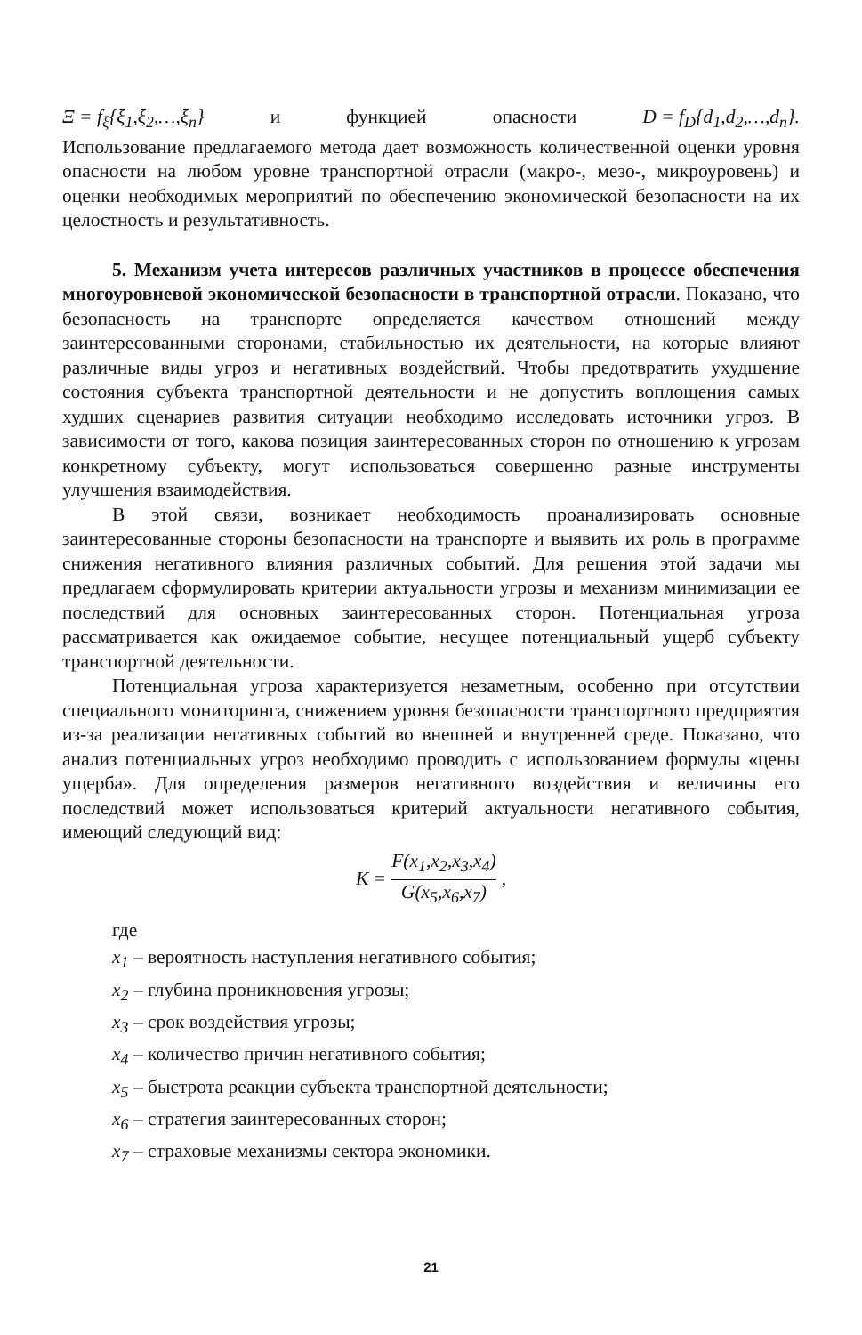Ξ = f<sub>ξ</sub>{ξ<sub>1</sub>,ξ<sub>2</sub>,…,ξ<sub>n</sub>} и функцией опасности D = f<sub>D</sub>{d<sub>1</sub>,d<sub>2</sub>,…,d<sub>n</sub>}.
Использование предлагаемого метода дает возможность количественной оценки уровня опасности на любом уровне транспортной отрасли (макро-, мезо-, микроуровень) и оценки необходимых мероприятий по обеспечению экономической безопасности на их целостность и результативность.
5. Механизм учета интересов различных участников в процессе обеспечения многоуровневой экономической безопасности в транспортной отрасли. Показано, что безопасность на транспорте определяется качеством отношений между заинтересованными сторонами, стабильностью их деятельности, на которые влияют различные виды угроз и негативных воздействий. Чтобы предотвратить ухудшение состояния субъекта транспортной деятельности и не допустить воплощения самых худших сценариев развития ситуации необходимо исследовать источники угроз. В зависимости от того, какова позиция заинтересованных сторон по отношению к угрозам конкретному субъекту, могут использоваться совершенно разные инструменты улучшения взаимодействия.
В этой связи, возникает необходимость проанализировать основные заинтересованные стороны безопасности на транспорте и выявить их роль в программе снижения негативного влияния различных событий. Для решения этой задачи мы предлагаем сформулировать критерии актуальности угрозы и механизм минимизации ее последствий для основных заинтересованных сторон. Потенциальная угроза рассматривается как ожидаемое событие, несущее потенциальный ущерб субъекту транспортной деятельности.
Потенциальная угроза характеризуется незаметным, особенно при отсутствии специального мониторинга, снижением уровня безопасности транспортного предприятия из-за реализации негативных событий во внешней и внутренней среде. Показано, что анализ потенциальных угроз необходимо проводить с использованием формулы «цены ущерба». Для определения размеров негативного воздействия и величины его последствий может использоваться критерий актуальности негативного события, имеющий следующий вид:
K = F(x<sub>1</sub>,x<sub>2</sub>,x<sub>3</sub>,x<sub>4</sub>) G(x<sub>5</sub>,x<sub>6</sub>,x<sub>7</sub>),
где
x<sub>1</sub> – вероятность наступления негативного события;
x<sub>2</sub> – глубина проникновения угрозы;
x<sub>3</sub> – срок воздействия угрозы;
x<sub>4</sub> – количество причин негативного события;
x<sub>5</sub> – быстрота реакции субъекта транспортной деятельности;
x<sub>6</sub> – стратегия заинтересованных сторон;
x<sub>7</sub> – страховые механизмы сектора экономики.
21